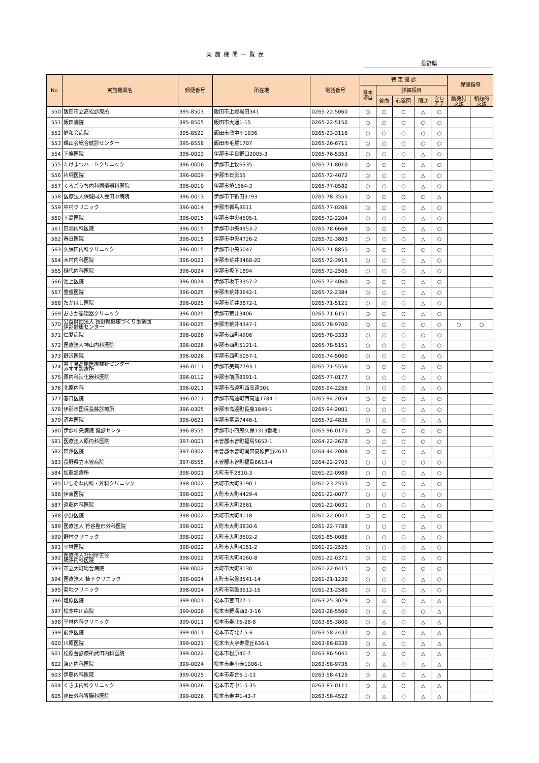実施機関一覧表
長野県
| No | 実施機関名 | 郵便番号 | 所在地 | 電話番号 | 特 定 健 診 | | | | | 保健指導 | |
| --- | --- | --- | --- | --- | --- | --- | --- | --- | --- | --- | --- |
| | | | | | 基本 項目 | 詳細項目 | | | | | |
| | | | | | | 貧血 | 心電図 | 眼底 | クレ アチ | 動機付 支援 | 積極的 支援 |
| 550 | 飯田市立高松診療所 | 395-8503 | 飯田市上郷黒田341 | 0265-22-5060 | ○ | ○ | ○ | △ | ○ | | |
| 551 | 飯田病院 | 395-8505 | 飯田市大通1-15 | 0265-22-5150 | ○ | ○ | ○ | ○ | ○ | | |
| 552 | 健和会病院 | 395-8522 | 飯田市鼎中平1936 | 0265-23-3116 | ○ | ○ | ○ | ○ | ○ | | |
| 553 | 輝山会総合健診センター | 395-8558 | 飯田市毛賀1707 | 0265-26-6711 | ○ | ○ | ○ | ○ | ○ | | |
| 554 | 下條医院 | 396-0003 | 伊那市手良野口2005-3 | 0265-76-5353 | ○ | ○ | ○ | △ | ○ | | |
| 555 | たけまつハートクリニック | 396-0006 | 伊那市上牧6335 | 0265-71-8010 | ○ | ○ | ○ | △ | ○ | | |
| 556 | 片桐医院 | 396-0009 | 伊那市日影55 | 0265-72-4072 | ○ | ○ | ○ | △ | ○ | | |
| 557 | くろごうち内科循環器科医院 | 396-0010 | 伊那市境1664-3 | 0265-77-0582 | ○ | ○ | ○ | △ | ○ | | |
| 558 | 医療法人保健同人会田中病院 | 396-0013 | 伊那市下新田3193 | 0265-78-3555 | ○ | ○ | ○ | ○ | △ | | |
| 559 | 中村クリニック | 396-0014 | 伊那市狐島3611 | 0265-77-0206 | ○ | ○ | ○ | △ | ○ | | |
| 560 | 下島医院 | 396-0015 | 伊那市中央4505-1 | 0265-72-2204 | ○ | ○ | ○ | △ | ○ | | |
| 561 | 田畑内科医院 | 396-0015 | 伊那市中央4953-2 | 0265-78-6668 | ○ | ○ | ○ | △ | ○ | | |
| 562 | 春日医院 | 396-0015 | 伊那市中央4726-2 | 0265-72-3803 | ○ | ○ | ○ | △ | ○ | | |
| 563 | 久保田内科クリニック | 396-0015 | 伊那市中央5047 | 0265-71-8855 | ○ | ○ | ○ | ○ | ○ | | |
| 564 | 木村内科医院 | 396-0021 | 伊那市荒井3468-20 | 0265-72-3915 | ○ | ○ | ○ | △ | ○ | | |
| 565 | 樋代内科医院 | 396-0024 | 伊那市坂下1894 | 0265-72-2505 | ○ | ○ | ○ | △ | ○ | | |
| 566 | 池上医院 | 396-0024 | 伊那市坂下3357-2 | 0265-72-4060 | ○ | ○ | ○ | △ | ○ | | |
| 567 | 重盛医院 | 396-0025 | 伊那市荒井3642-1 | 0265-72-2384 | ○ | ○ | ○ | △ | ○ | | |
| 568 | たかはし医院 | 396-0025 | 伊那市荒井3872-1 | 0265-71-5121 | ○ | ○ | ○ | △ | ○ | | |
| 569 | おさか循環器クリニック | 396-0025 | 伊那市荒井3406 | 0265-71-6151 | ○ | ○ | ○ | △ | ○ | | |
| 570 | 公益財団法人 長野県健康づくり事業団 伊那健康センター | 396-0025 | 伊那市荒井4347-1 | 0265-78-9700 | ○ | ○ | ○ | ○ | ○ | ○ | ○ |
| 571 | 仁愛病院 | 396-0026 | 伊那市西町4906 | 0265-78-3333 | ○ | ○ | ○ | ○ | ○ | | |
| 572 | 医療法人神山内科医院 | 396-0026 | 伊那市西町5121-1 | 0265-78-5151 | ○ | ○ | ○ | △ | ○ | | |
| 573 | 野沢医院 | 396-0026 | 伊那市西町5057-1 | 0265-74-5000 | ○ | ○ | ○ | △ | ○ | | |
| 574 | 富士見高原医療福祉センター みすず診療所 | 396-0111 | 伊那市美篶7793-1 | 0265-71-5556 | ○ | ○ | ○ | △ | ○ | | |
| 575 | 原内科消化器科医院 | 396-0112 | 伊那市前原8391-1 | 0265-77-0177 | ○ | ○ | ○ | △ | ○ | | |
| 576 | 北原内科 | 396-0211 | 伊那市高遠町西高遠301 | 0265-94-2255 | ○ | ○ | ○ | △ | ○ | | |
| 577 | 春日医院 | 396-0211 | 伊那市高遠町西高遠1784-1 | 0265-94-2054 | ○ | ○ | ○ | △ | ○ | | |
| 578 | 伊那市国保長藤診療所 | 396-0305 | 伊那市高遠町長藤1849-1 | 0265-94-2001 | ○ | ○ | ○ | △ | ○ | | |
| 579 | 酒井医院 | 396-0621 | 伊那市富県7446-1 | 0265-72-4835 | ○ | △ | ○ | △ | △ | | |
| 580 | 伊那中央病院 健診センター | 396-8555 | 伊那市小四郎久保1313番地1 | 0265-96-0175 | ○ | ○ | ○ | ○ | ○ | | |
| 581 | 医療法人原内科医院 | 397-0001 | 木曽郡木曽町福島5652-1 | 0264-22-2678 | ○ | ○ | ○ | ○ | ○ | | |
| 582 | 田澤医院 | 397-0302 | 木曽郡木曽町開田高原西野2637 | 0264-44-2008 | ○ | ○ | ○ | △ | ○ | | |
| 583 | 長野県立木曽病院 | 397-8555 | 木曽郡木曽町福島6613-4 | 0264-22-2703 | ○ | ○ | ○ | ○ | ○ | | |
| 584 | 加藤診療所 | 398-0001 | 大町市平2810-3 | 0261-22-0989 | ○ | ○ | ○ | △ | ○ | | |
| 585 | いしぞね内科・外科クリニック | 398-0002 | 大町市大町3190-1 | 0261-23-2555 | ○ | ○ | ○ | △ | ○ | | |
| 586 | 伊東医院 | 398-0002 | 大町市大町4429-4 | 0261-22-0077 | ○ | ○ | ○ | △ | ○ | | |
| 587 | 遠藤内科医院 | 398-0002 | 大町市大町2661 | 0261-22-0031 | ○ | ○ | ○ | △ | ○ | | |
| 588 | 小野医院 | 398-0002 | 大町市大町4118 | 0261-22-0047 | ○ | ○ | ○ | △ | ○ | | |
| 589 | 医療法人 狩谷整形外科医院 | 398-0002 | 大町市大町3830-6 | 0261-22-7788 | ○ | ○ | ○ | △ | ○ | | |
| 590 | 野村クリニック | 398-0002 | 大町市大町3502-2 | 0261-85-0085 | ○ | ○ | ○ | △ | ○ | | |
| 591 | 平林医院 | 398-0002 | 大町市大町4151-2 | 0261-22-2525 | ○ | ○ | ○ | △ | ○ | | |
| 592 | 医療法人社団厚生会 横澤内科医院 | 398-0002 | 大町市大町4060-8 | 0261-22-0371 | ○ | ○ | ○ | △ | ○ | | |
| 593 | 市立大町総合病院 | 398-0002 | 大町市大町3130 | 0261-22-0415 | ○ | ○ | ○ | ○ | ○ | | |
| 594 | 医療法人 柿下クリニック | 398-0004 | 大町市常盤3541-14 | 0261-21-1230 | ○ | ○ | ○ | △ | ○ | | |
| 595 | 菊地クリニック | 398-0004 | 大町市常盤3512-16 | 0261-21-2580 | ○ | ○ | ○ | △ | ○ | | |
| 596 | 塩原医院 | 399-0001 | 松本市宮田27-1 | 0263-25-3029 | ○ | △ | ○ | △ | △ | | |
| 597 | 松本中川病院 | 399-0006 | 松本市野溝西2-3-16 | 0263-28-5500 | ○ | △ | ○ | ○ | △ | | |
| 598 | 平林内科クリニック | 399-0011 | 松本市寿北6-28-8 | 0263-85-3800 | ○ | △ | ○ | △ | △ | | |
| 599 | 前澤医院 | 399-0011 | 松本市寿北7-5-6 | 0263-58-2432 | ○ | △ | ○ | △ | △ | | |
| 600 | 川原医院 | 399-0021 | 松本市大字寿豊丘636-1 | 0263-86-8336 | ○ | △ | ○ | △ | △ | | |
| 601 | 松原台診療所武田内科医院 | 399-0022 | 松本市松原40-7 | 0263-86-5041 | ○ | △ | ○ | △ | △ | | |
| 602 | 渡辺内科医院 | 399-0024 | 松本市寿小赤1006-1 | 0263-58-9735 | ○ | △ | ○ | △ | △ | | |
| 603 | 伊藤内科医院 | 399-0025 | 松本市寿台6-1-11 | 0263-58-4125 | ○ | △ | ○ | △ | △ | | |
| 604 | くさま内科クリニック | 399-0026 | 松本市寿中1-5-35 | 0263-87-0111 | ○ | △ | ○ | △ | △ | | |
| 605 | 窪田外科胃腸科医院 | 399-0026 | 松本市寿中1-43-7 | 0263-58-4522 | ○ | △ | ○ | △ | △ | | |